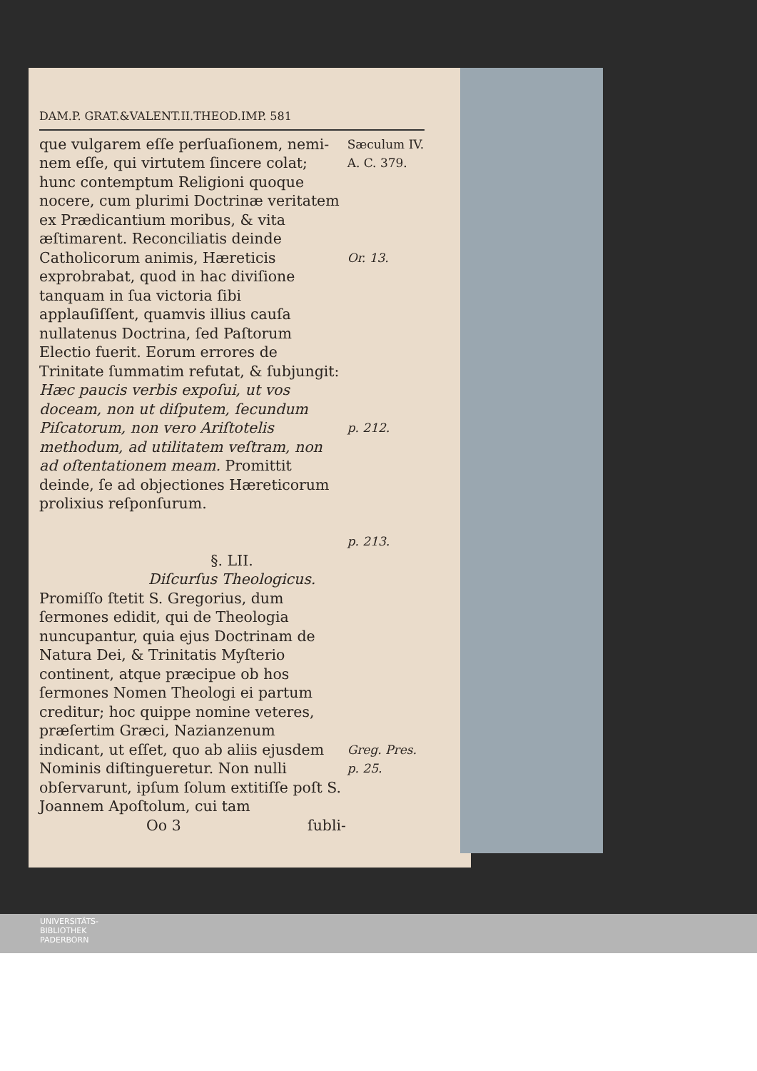DAM.P. GRAT.&VALENT.II.THEOD.IMP. 581
que vulgarem eſſe perſuaſionem, nemi-nem eſſe, qui virtutem ſincere colat; hunc contemptum Religioni quoque nocere, cum plurimi Doctrinæ veritatem ex Prædicantium moribus, & vita æſtimarent. Reconciliatis deinde Catholicorum animis, Hæreticis exprobrabat, quod in hac diviſione tanquam in ſua victoria ſibi applauſiſſent, quamvis illius cauſa nullatenus Doctrina, ſed Paſtorum Electio fuerit. Eorum errores de Trinitate ſummatim refutat, & ſubjungit: Hæc paucis verbis expoſui, ut vos doceam, non ut diſputem, ſecundum Piſcatorum, non vero Ariſtotelis methodum, ad utilitatem veſtram, non ad oſtentationem meam. Promittit deinde, ſe ad objectiones Hæreticorum prolixius reſponſurum.
Sæculum IV.
A. C. 379.
Or. 13.
p. 212.
p. 213.
§. LII.
Diſcurſus Theologicus.
Promiſſo ſtetit S. Gregorius, dum ſermones edidit, qui de Theologia nuncupantur, quia ejus Doctrinam de Natura Dei, & Trinitatis Myſterio continent, atque præcipue ob hos ſermones Nomen Theologi ei partum creditur; hoc quippe nomine veteres, præſertim Græci, Nazianzenum indicant, ut eſſet, quo ab aliis ejusdem Nominis diſtingueretur. Non nulli obſervarunt, ipſum ſolum extitiſſe poſt S. Joannem Apoſtolum, cui tam
Greg. Pres.
p. 25.
Oo 3 ſubli-
UNIVERSITÄTS-
BIBLIOTHEK
PADERBORN